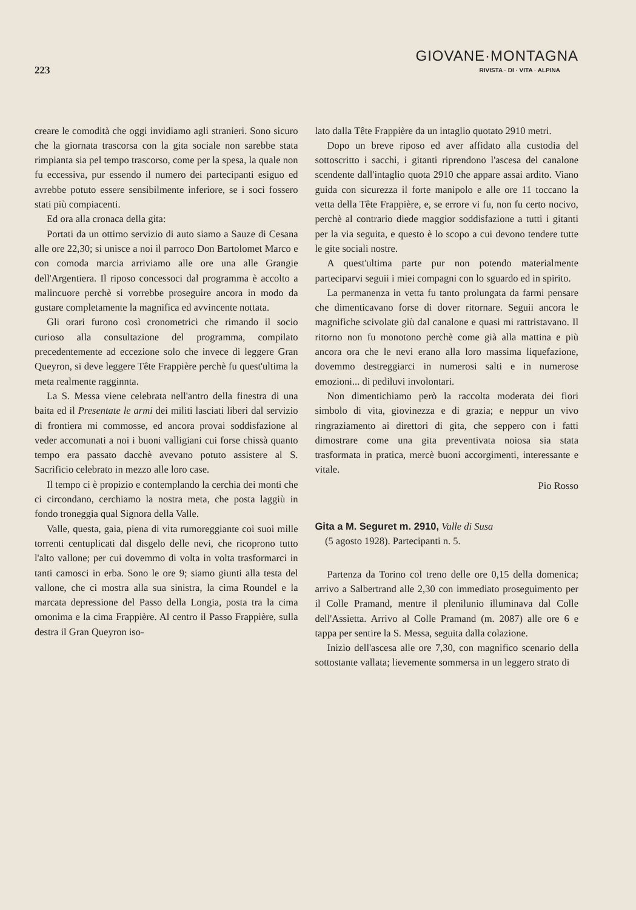223
GIOVANE·MONTAGNA
RIVISTA · DI · VITA · ALPINA
creare le comodità che oggi invidiamo agli stranieri. Sono sicuro che la giornata trascorsa con la gita sociale non sarebbe stata rimpianta sia pel tempo trascorso, come per la spesa, la quale non fu eccessiva, pur essendo il numero dei partecipanti esiguo ed avrebbe potuto essere sensibilmente inferiore, se i soci fossero stati più compiacenti.
Ed ora alla cronaca della gita:
Portati da un ottimo servizio di auto siamo a Sauze di Cesana alle ore 22,30; si unisce a noi il parroco Don Bartolomet Marco e con comoda marcia arriviamo alle ore una alle Grangie dell'Argentiera. Il riposo concessoci dal programma è accolto a malincuore perchè si vorrebbe proseguire ancora in modo da gustare completamente la magnifica ed avvincente nottata.
Gli orari furono così cronometrici che rimando il socio curioso alla consultazione del programma, compilato precedentemente ad eccezione solo che invece di leggere Gran Queyron, si deve leggere Tête Frappière perchè fu quest'ultima la meta realmente ragginnta.
La S. Messa viene celebrata nell'antro della finestra di una baita ed il Presentate le armi dei militi lasciati liberi dal servizio di frontiera mi commosse, ed ancora provai soddisfazione al veder accomunati a noi i buoni valligiani cui forse chissà quanto tempo era passato dacchè avevano potuto assistere al S. Sacrificio celebrato in mezzo alle loro case.
Il tempo ci è propizio e contemplando la cerchia dei monti che ci circondano, cerchiamo la nostra meta, che posta laggiù in fondo troneggia qual Signora della Valle.
Valle, questa, gaia, piena di vita rumoreggiante coi suoi mille torrenti centuplicati dal disgelo delle nevi, che ricoprono tutto l'alto vallone; per cui dovemmo di volta in volta trasformarci in tanti camosci in erba. Sono le ore 9; siamo giunti alla testa del vallone, che ci mostra alla sua sinistra, la cima Roundel e la marcata depressione del Passo della Longia, posta tra la cima omonima e la cima Frappière. Al centro il Passo Frappière, sulla destra il Gran Queyron iso-
lato dalla Tête Frappière da un intaglio quotato 2910 metri.
Dopo un breve riposo ed aver affidato alla custodia del sottoscritto i sacchi, i gitanti riprendono l'ascesa del canalone scendente dall'intaglio quota 2910 che appare assai ardito. Viano guida con sicurezza il forte manipolo e alle ore 11 toccano la vetta della Tête Frappière, e, se errore vi fu, non fu certo nocivo, perchè al contrario diede maggior soddisfazione a tutti i gitanti per la via seguita, e questo è lo scopo a cui devono tendere tutte le gite sociali nostre.
A quest'ultima parte pur non potendo materialmente parteciparvi seguii i miei compagni con lo sguardo ed in spirito.
La permanenza in vetta fu tanto prolungata da farmi pensare che dimenticavano forse di dover ritornare. Seguii ancora le magnifiche scivolate giù dal canalone e quasi mi rattristavano. Il ritorno non fu monotono perchè come già alla mattina e più ancora ora che le nevi erano alla loro massima liquefazione, dovemmo destreggiarci in numerosi salti e in numerose emozioni... di pediluvi involontari.
Non dimentichiamo però la raccolta moderata dei fiori simbolo di vita, giovinezza e di grazia; e neppur un vivo ringraziamento ai direttori di gita, che seppero con i fatti dimostrare come una gita preventivata noiosa sia stata trasformata in pratica, mercè buoni accorgimenti, interessante e vitale.
Pio Rosso
Gita a M. Seguret m. 2910, Valle di Susa
(5 agosto 1928). Partecipanti n. 5.
Partenza da Torino col treno delle ore 0,15 della domenica; arrivo a Salbertrand alle 2,30 con immediato proseguimento per il Colle Pramand, mentre il plenilunio illuminava dal Colle dell'Assietta. Arrivo al Colle Pramand (m. 2087) alle ore 6 e tappa per sentire la S. Messa, seguita dalla colazione.
Inizio dell'ascesa alle ore 7,30, con magnifico scenario della sottostante vallata; lievemente sommersa in un leggero strato di